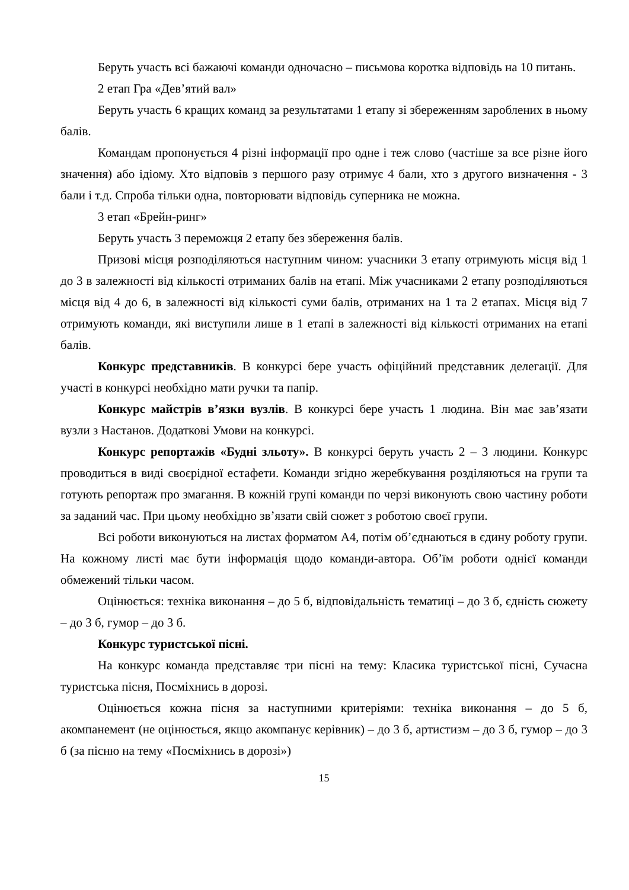Беруть участь всі бажаючі команди одночасно – письмова коротка відповідь на 10 питань.
2 етап Гра «Дев’ятий вал»
Беруть участь 6 кращих команд за результатами 1 етапу зі збереженням зароблених в ньому балів.
Командам пропонується 4 різні інформації про одне і теж слово (частіше за все різне його значення) або ідіому. Хто відповів з першого разу отримує 4 бали, хто з другого визначення - 3 бали і т.д. Спроба тільки одна, повторювати відповідь суперника не можна.
3 етап «Брейн-ринг»
Беруть участь 3 переможця 2 етапу без збереження балів.
Призові місця розподіляються наступним чином: учасники 3 етапу отримують місця від 1 до 3 в залежності від кількості отриманих балів на етапі. Між учасниками 2 етапу розподіляються місця від 4 до 6, в залежності від кількості суми балів, отриманих на 1 та 2 етапах. Місця від 7 отримують команди, які виступили лише в 1 етапі в залежності від кількості отриманих на етапі балів.
Конкурс представників. В конкурсі бере участь офіційний представник делегації. Для участі в конкурсі необхідно мати ручки та папір.
Конкурс майстрів в’язки вузлів. В конкурсі бере участь 1 людина. Він має зав’язати вузли з Настанов. Додаткові Умови на конкурсі.
Конкурс репортажів «Будні зльоту». В конкурсі беруть участь 2 – 3 людини. Конкурс проводиться в виді своєрідної естафети. Команди згідно жеребкування розділяються на групи та готують репортаж про змагання. В кожній групі команди по черзі виконують свою частину роботи за заданий час. При цьому необхідно зв’язати свій сюжет з роботою своєї групи.
Всі роботи виконуються на листах форматом А4, потім об’єднаються в єдину роботу групи. На кожному листі має бути інформація щодо команди-автора. Об’їм роботи однієї команди обмежений тільки часом.
Оцінюється: техніка виконання – до 5 б, відповідальність тематиці – до 3 б, єдність сюжету – до 3 б, гумор – до 3 б.
Конкурс туристської пісні.
На конкурс команда представляє три пісні на тему: Класика туристської пісні, Сучасна туристська пісня, Посміхнись в дорозі.
Оцінюється кожна пісня за наступними критеріями: техніка виконання – до 5 б, акомпанемент (не оцінюється, якщо акомпанує керівник) – до 3 б, артистизм – до 3 б, гумор – до 3 б (за пісню на тему «Посміхнись в дорозі»)
15